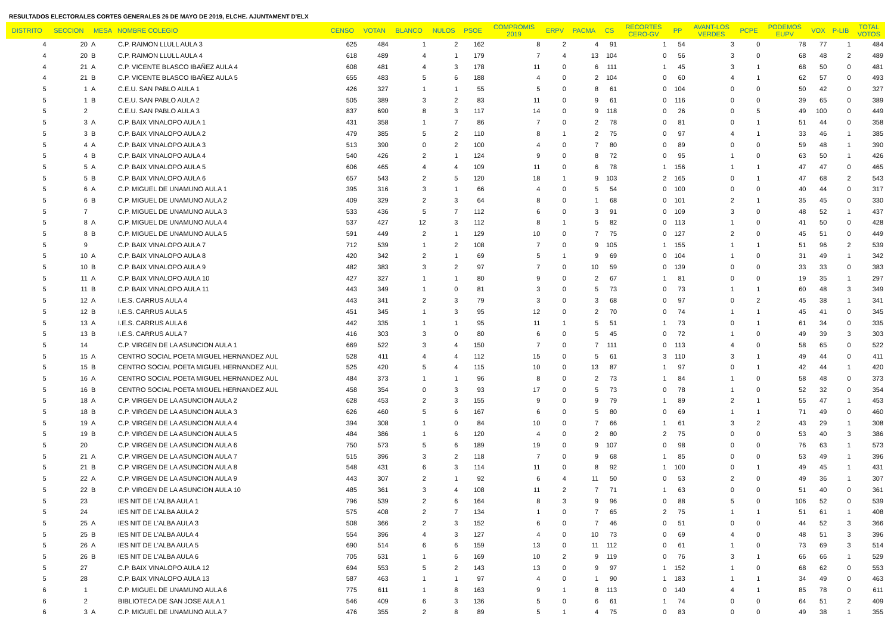RESULTADOS ELECTORALES CORTES GENERALES 26 DE MAYO DE 2019, ELCHE. AJUNTAMENT D'ELX
| DISTRITO | SECCION | MESA | NOMBRE COLEGIO | CENSO | VOTAN | BLANCO | NULOS | PSOE | COMPROMIS 2019 | ERPV | PACMA | CS | RECORTES CERO-GV | PP | AVANT-LOS VERDES | PCPE | PODEMOS EUPV | VOX | P-LIB | TOTAL VOTOS |
| --- | --- | --- | --- | --- | --- | --- | --- | --- | --- | --- | --- | --- | --- | --- | --- | --- | --- | --- | --- | --- |
| 4 | 20 | A | C.P. RAIMON LLULL AULA 3 | 625 | 484 | 1 | 2 | 162 | 8 | 2 | 4 | 91 | 1 | 54 | 3 | 0 | 78 | 77 | 1 | 484 |
| 4 | 20 | B | C.P. RAIMON LLULL AULA 4 | 618 | 489 | 4 | 1 | 179 | 7 | 4 | 13 | 104 | 0 | 56 | 3 | 0 | 68 | 48 | 2 | 489 |
| 4 | 21 | A | C.P. VICENTE BLASCO IBAÑEZ AULA 4 | 608 | 481 | 4 | 3 | 178 | 11 | 0 | 6 | 111 | 1 | 45 | 3 | 1 | 68 | 50 | 0 | 481 |
| 4 | 21 | B | C.P. VICENTE BLASCO IBAÑEZ AULA 5 | 655 | 483 | 5 | 6 | 188 | 4 | 0 | 2 | 104 | 0 | 60 | 4 | 1 | 62 | 57 | 0 | 493 |
| 5 | 1 | A | C.E.U. SAN PABLO AULA 1 | 426 | 327 | 1 | 1 | 55 | 5 | 0 | 8 | 61 | 0 | 104 | 0 | 0 | 50 | 42 | 0 | 327 |
| 5 | 1 | B | C.E.U. SAN PABLO AULA 2 | 505 | 389 | 3 | 2 | 83 | 11 | 0 | 9 | 61 | 0 | 116 | 0 | 0 | 39 | 65 | 0 | 389 |
| 5 | 2 | | C.E.U. SAN PABLO AULA 3 | 837 | 690 | 8 | 3 | 117 | 14 | 0 | 9 | 118 | 0 | 26 | 0 | 5 | 49 | 100 | 0 | 449 |
| 5 | 3 | A | C.P. BAIX VINALOPO AULA 1 | 431 | 358 | 1 | 7 | 86 | 7 | 0 | 2 | 78 | 0 | 81 | 0 | 1 | 51 | 44 | 0 | 358 |
| 5 | 3 | B | C.P. BAIX VINALOPO AULA 2 | 479 | 385 | 5 | 2 | 110 | 8 | 1 | 2 | 75 | 0 | 97 | 4 | 1 | 33 | 46 | 1 | 385 |
| 5 | 4 | A | C.P. BAIX VINALOPO AULA 3 | 513 | 390 | 0 | 2 | 100 | 4 | 0 | 7 | 80 | 0 | 89 | 0 | 0 | 59 | 48 | 1 | 390 |
| 5 | 4 | B | C.P. BAIX VINALOPO AULA 4 | 540 | 426 | 2 | 1 | 124 | 9 | 0 | 8 | 72 | 0 | 95 | 1 | 0 | 63 | 50 | 1 | 426 |
| 5 | 5 | A | C.P. BAIX VINALOPO AULA 5 | 606 | 465 | 4 | 4 | 109 | 11 | 0 | 6 | 78 | 1 | 156 | 1 | 1 | 47 | 47 | 0 | 465 |
| 5 | 5 | B | C.P. BAIX VINALOPO AULA 6 | 657 | 543 | 2 | 5 | 120 | 18 | 1 | 9 | 103 | 2 | 165 | 0 | 1 | 47 | 68 | 2 | 543 |
| 5 | 6 | A | C.P. MIGUEL DE UNAMUNO AULA 1 | 395 | 316 | 3 | 1 | 66 | 4 | 0 | 5 | 54 | 0 | 100 | 0 | 0 | 40 | 44 | 0 | 317 |
| 5 | 6 | B | C.P. MIGUEL DE UNAMUNO AULA 2 | 409 | 329 | 2 | 3 | 64 | 8 | 0 | 1 | 68 | 0 | 101 | 2 | 1 | 35 | 45 | 0 | 330 |
| 5 | 7 | | C.P. MIGUEL DE UNAMUNO AULA 3 | 533 | 436 | 5 | 7 | 112 | 6 | 0 | 3 | 91 | 0 | 109 | 3 | 0 | 48 | 52 | 1 | 437 |
| 5 | 8 | A | C.P. MIGUEL DE UNAMUNO AULA 4 | 537 | 427 | 12 | 3 | 112 | 8 | 1 | 5 | 82 | 0 | 113 | 1 | 0 | 41 | 50 | 0 | 428 |
| 5 | 8 | B | C.P. MIGUEL DE UNAMUNO AULA 5 | 591 | 449 | 2 | 1 | 129 | 10 | 0 | 7 | 75 | 0 | 127 | 2 | 0 | 45 | 51 | 0 | 449 |
| 5 | 9 | | C.P. BAIX VINALOPO AULA 7 | 712 | 539 | 1 | 2 | 108 | 7 | 0 | 9 | 105 | 1 | 155 | 1 | 1 | 51 | 96 | 2 | 539 |
| 5 | 10 | A | C.P. BAIX VINALOPO AULA 8 | 420 | 342 | 2 | 1 | 69 | 5 | 1 | 9 | 69 | 0 | 104 | 1 | 0 | 31 | 49 | 1 | 342 |
| 5 | 10 | B | C.P. BAIX VINALOPO AULA 9 | 482 | 383 | 3 | 2 | 97 | 7 | 0 | 10 | 59 | 0 | 139 | 0 | 0 | 33 | 33 | 0 | 383 |
| 5 | 11 | A | C.P. BAIX VINALOPO AULA 10 | 427 | 327 | 1 | 1 | 80 | 9 | 0 | 2 | 67 | 1 | 81 | 0 | 0 | 19 | 35 | 1 | 297 |
| 5 | 11 | B | C.P. BAIX VINALOPO AULA 11 | 443 | 349 | 1 | 0 | 81 | 3 | 0 | 5 | 73 | 0 | 73 | 1 | 1 | 60 | 48 | 3 | 349 |
| 5 | 12 | A | I.E.S. CARRUS AULA 4 | 443 | 341 | 2 | 3 | 79 | 3 | 0 | 3 | 68 | 0 | 97 | 0 | 2 | 45 | 38 | 1 | 341 |
| 5 | 12 | B | I.E.S. CARRUS AULA 5 | 451 | 345 | 1 | 3 | 95 | 12 | 0 | 2 | 70 | 0 | 74 | 1 | 1 | 45 | 41 | 0 | 345 |
| 5 | 13 | A | I.E.S. CARRUS AULA 6 | 442 | 335 | 1 | 1 | 95 | 11 | 1 | 5 | 51 | 1 | 73 | 0 | 1 | 61 | 34 | 0 | 335 |
| 5 | 13 | B | I.E.S. CARRUS AULA 7 | 416 | 303 | 3 | 0 | 80 | 6 | 0 | 5 | 45 | 0 | 72 | 1 | 0 | 49 | 39 | 3 | 303 |
| 5 | 14 | | C.P. VIRGEN DE LA ASUNCION AULA 1 | 669 | 522 | 3 | 4 | 150 | 7 | 0 | 7 | 111 | 0 | 113 | 4 | 0 | 58 | 65 | 0 | 522 |
| 5 | 15 | A | CENTRO SOCIAL POETA MIGUEL HERNANDEZ AUL | 528 | 411 | 4 | 4 | 112 | 15 | 0 | 5 | 61 | 3 | 110 | 3 | 1 | 49 | 44 | 0 | 411 |
| 5 | 15 | B | CENTRO SOCIAL POETA MIGUEL HERNANDEZ AUL | 525 | 420 | 5 | 4 | 115 | 10 | 0 | 13 | 87 | 1 | 97 | 0 | 1 | 42 | 44 | 1 | 420 |
| 5 | 16 | A | CENTRO SOCIAL POETA MIGUEL HERNANDEZ AUL | 484 | 373 | 1 | 1 | 96 | 8 | 0 | 2 | 73 | 1 | 84 | 1 | 0 | 58 | 48 | 0 | 373 |
| 5 | 16 | B | CENTRO SOCIAL POETA MIGUEL HERNANDEZ AUL | 458 | 354 | 0 | 3 | 93 | 17 | 0 | 5 | 73 | 0 | 78 | 1 | 0 | 52 | 32 | 0 | 354 |
| 5 | 18 | A | C.P. VIRGEN DE LA ASUNCION AULA 2 | 628 | 453 | 2 | 3 | 155 | 9 | 0 | 9 | 79 | 1 | 89 | 2 | 1 | 55 | 47 | 1 | 453 |
| 5 | 18 | B | C.P. VIRGEN DE LA ASUNCION AULA 3 | 626 | 460 | 5 | 6 | 167 | 6 | 0 | 5 | 80 | 0 | 69 | 1 | 1 | 71 | 49 | 0 | 460 |
| 5 | 19 | A | C.P. VIRGEN DE LA ASUNCION AULA 4 | 394 | 308 | 1 | 0 | 84 | 10 | 0 | 7 | 66 | 1 | 61 | 3 | 2 | 43 | 29 | 1 | 308 |
| 5 | 19 | B | C.P. VIRGEN DE LA ASUNCION AULA 5 | 484 | 386 | 1 | 6 | 120 | 4 | 0 | 2 | 80 | 2 | 75 | 0 | 0 | 53 | 40 | 3 | 386 |
| 5 | 20 | | C.P. VIRGEN DE LA ASUNCION AULA 6 | 750 | 573 | 5 | 6 | 189 | 19 | 0 | 9 | 107 | 0 | 98 | 0 | 0 | 76 | 63 | 1 | 573 |
| 5 | 21 | A | C.P. VIRGEN DE LA ASUNCION AULA 7 | 515 | 396 | 3 | 2 | 118 | 7 | 0 | 9 | 68 | 1 | 85 | 0 | 0 | 53 | 49 | 1 | 396 |
| 5 | 21 | B | C.P. VIRGEN DE LA ASUNCION AULA 8 | 548 | 431 | 6 | 3 | 114 | 11 | 0 | 8 | 92 | 1 | 100 | 0 | 1 | 49 | 45 | 1 | 431 |
| 5 | 22 | A | C.P. VIRGEN DE LA ASUNCION AULA 9 | 443 | 307 | 2 | 1 | 92 | 6 | 4 | 11 | 50 | 0 | 53 | 2 | 0 | 49 | 36 | 1 | 307 |
| 5 | 22 | B | C.P. VIRGEN DE LA ASUNCION AULA 10 | 485 | 361 | 3 | 4 | 108 | 11 | 2 | 7 | 71 | 1 | 63 | 0 | 0 | 51 | 40 | 0 | 361 |
| 5 | 23 | | IES NIT DE L'ALBA AULA 1 | 796 | 539 | 2 | 6 | 164 | 8 | 3 | 9 | 96 | 0 | 88 | 5 | 0 | 106 | 52 | 0 | 539 |
| 5 | 24 | | IES NIT DE L'ALBA AULA 2 | 575 | 408 | 2 | 7 | 134 | 1 | 0 | 7 | 65 | 2 | 75 | 1 | 1 | 51 | 61 | 1 | 408 |
| 5 | 25 | A | IES NIT DE L'ALBA AULA 3 | 508 | 366 | 2 | 3 | 152 | 6 | 0 | 7 | 46 | 0 | 51 | 0 | 0 | 44 | 52 | 3 | 366 |
| 5 | 25 | B | IES NIT DE L'ALBA AULA 4 | 554 | 396 | 4 | 3 | 127 | 4 | 0 | 10 | 73 | 0 | 69 | 4 | 0 | 48 | 51 | 3 | 396 |
| 5 | 26 | A | IES NIT DE L'ALBA AULA 5 | 690 | 514 | 6 | 6 | 159 | 13 | 0 | 11 | 112 | 0 | 61 | 1 | 0 | 73 | 69 | 3 | 514 |
| 5 | 26 | B | IES NIT DE L'ALBA AULA 6 | 705 | 531 | 1 | 6 | 169 | 10 | 2 | 9 | 119 | 0 | 76 | 3 | 1 | 66 | 66 | 1 | 529 |
| 5 | 27 | | C.P. BAIX VINALOPO AULA 12 | 694 | 553 | 5 | 2 | 143 | 13 | 0 | 9 | 97 | 1 | 152 | 1 | 0 | 68 | 62 | 0 | 553 |
| 5 | 28 | | C.P. BAIX VINALOPO AULA 13 | 587 | 463 | 1 | 1 | 97 | 4 | 0 | 1 | 90 | 1 | 183 | 1 | 1 | 34 | 49 | 0 | 463 |
| 6 | 1 | | C.P. MIGUEL DE UNAMUNO AULA 6 | 775 | 611 | 1 | 8 | 163 | 9 | 1 | 8 | 113 | 0 | 140 | 4 | 1 | 85 | 78 | 0 | 611 |
| 6 | 2 | | BIBLIOTECA DE SAN JOSE AULA 1 | 546 | 409 | 6 | 3 | 136 | 5 | 0 | 6 | 61 | 1 | 74 | 0 | 0 | 64 | 51 | 2 | 409 |
| 6 | 3 | A | C.P. MIGUEL DE UNAMUNO AULA 7 | 476 | 355 | 2 | 8 | 89 | 5 | 1 | 4 | 75 | 0 | 83 | 0 | 0 | 49 | 38 | 1 | 355 |